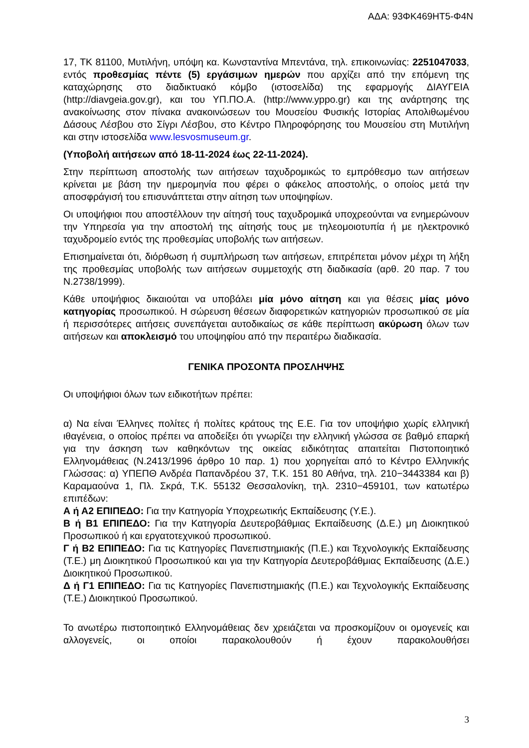ΑΔΑ: 93ΦΚ469ΗΤ5-Φ4Ν
17, ΤΚ 81100, Μυτιλήνη, υπόψη κα. Κωνσταντίνα Μπεντάνα, τηλ. επικοινωνίας: 2251047033, εντός προθεσμίας πέντε (5) εργάσιμων ημερών που αρχίζει από την επόμενη της καταχώρησης στο διαδικτυακό κόμβο (ιστοσελίδα) της εφαρμογής ΔΙΑΥΓΕΙΑ (http://diavgeia.gov.gr), και του ΥΠ.ΠΟ.Α. (http://www.yppo.gr) και της ανάρτησης της ανακοίνωσης στον πίνακα ανακοινώσεων του Μουσείου Φυσικής Ιστορίας Απολιθωμένου Δάσους Λέσβου στο Σίγρι Λέσβου, στο Κέντρο Πληροφόρησης του Μουσείου στη Μυτιλήνη και στην ιστοσελίδα www.lesvosmuseum.gr.
(Υποβολή αιτήσεων από 18-11-2024 έως 22-11-2024).
Στην περίπτωση αποστολής των αιτήσεων ταχυδρομικώς το εμπρόθεσμο των αιτήσεων κρίνεται με βάση την ημερομηνία που φέρει ο φάκελος αποστολής, ο οποίος μετά την αποσφράγισή του επισυνάπτεται στην αίτηση των υποψηφίων.
Οι υποψήφιοι που αποστέλλουν την αίτησή τους ταχυδρομικά υποχρεούνται να ενημερώνουν την Υπηρεσία για την αποστολή της αίτησής τους με τηλεομοιοτυπία ή με ηλεκτρονικό ταχυδρομείο εντός της προθεσμίας υποβολής των αιτήσεων.
Επισημαίνεται ότι, διόρθωση ή συμπλήρωση των αιτήσεων, επιτρέπεται μόνον μέχρι τη λήξη της προθεσμίας υποβολής των αιτήσεων συμμετοχής στη διαδικασία (αρθ. 20 παρ. 7 του Ν.2738/1999).
Κάθε υποψήφιος δικαιούται να υποβάλει μία μόνο αίτηση και για θέσεις μίας μόνο κατηγορίας προσωπικού. Η σώρευση θέσεων διαφορετικών κατηγοριών προσωπικού σε μία ή περισσότερες αιτήσεις συνεπάγεται αυτοδικαίως σε κάθε περίπτωση ακύρωση όλων των αιτήσεων και αποκλεισμό του υποψηφίου από την περαιτέρω διαδικασία.
ΓΕΝΙΚΑ ΠΡΟΣΟΝΤΑ ΠΡΟΣΛΗΨΗΣ
Οι υποψήφιοι όλων των ειδικοτήτων πρέπει:
α) Να είναι Έλληνες πολίτες ή πολίτες κράτους της Ε.Ε. Για τον υποψήφιο χωρίς ελληνική ιθαγένεια, ο οποίος πρέπει να αποδείξει ότι γνωρίζει την ελληνική γλώσσα σε βαθμό επαρκή για την άσκηση των καθηκόντων της οικείας ειδικότητας απαιτείται Πιστοποιητικό Ελληνομάθειας (Ν.2413/1996 άρθρο 10 παρ. 1) που χορηγείται από το Κέντρο Ελληνικής Γλώσσας: α) ΥΠΕΠΘ Ανδρέα Παπανδρέου 37, Τ.Κ. 151 80 Αθήνα, τηλ. 210−3443384 και β) Καραμαούνα 1, Πλ. Σκρά, Τ.Κ. 55132 Θεσσαλονίκη, τηλ. 2310−459101, των κατωτέρω επιπέδων:
Α ή Α2 ΕΠΙΠΕΔΟ: Για την Κατηγορία Υποχρεωτικής Εκπαίδευσης (Υ.Ε.).
Β ή Β1 ΕΠΙΠΕΔΟ: Για την Κατηγορία Δευτεροβάθμιας Εκπαίδευσης (Δ.Ε.) μη Διοικητικού Προσωπικού ή και εργατοτεχνικού προσωπικού.
Γ ή Β2 ΕΠΙΠΕΔΟ: Για τις Κατηγορίες Πανεπιστημιακής (Π.Ε.) και Τεχνολογικής Εκπαίδευσης (Τ.Ε.) μη Διοικητικού Προσωπικού και για την Κατηγορία Δευτεροβάθμιας Εκπαίδευσης (Δ.Ε.) Διοικητικού Προσωπικού.
Δ ή Γ1 ΕΠΙΠΕΔΟ: Για τις Κατηγορίες Πανεπιστημιακής (Π.Ε.) και Τεχνολογικής Εκπαίδευσης (Τ.Ε.) Διοικητικού Προσωπικού.
Το ανωτέρω πιστοποιητικό Ελληνομάθειας δεν χρειάζεται να προσκομίζουν οι ομογενείς και αλλογενείς, οι οποίοι παρακολουθούν ή έχουν παρακολουθήσει
3